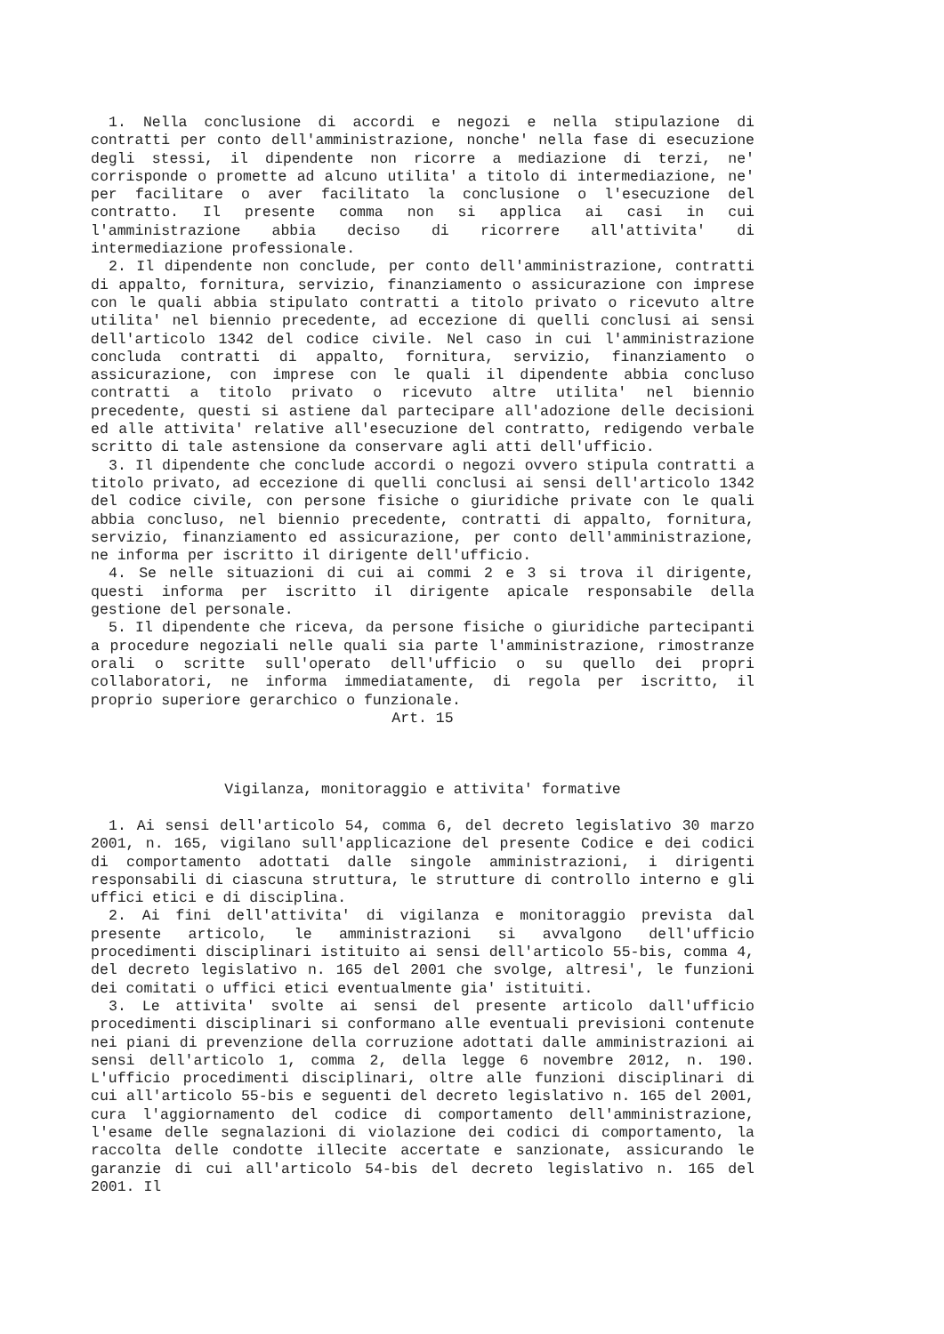1. Nella conclusione di accordi e negozi e nella stipulazione di contratti per conto dell'amministrazione, nonche' nella fase di esecuzione degli stessi, il dipendente non ricorre a mediazione di terzi, ne' corrisponde o promette ad alcuno utilita' a titolo di intermediazione, ne' per facilitare o aver facilitato la conclusione o l'esecuzione del contratto. Il presente comma non si applica ai casi in cui l'amministrazione abbia deciso di ricorrere all'attivita' di intermediazione professionale.
2. Il dipendente non conclude, per conto dell'amministrazione, contratti di appalto, fornitura, servizio, finanziamento o assicurazione con imprese con le quali abbia stipulato contratti a titolo privato o ricevuto altre utilita' nel biennio precedente, ad eccezione di quelli conclusi ai sensi dell'articolo 1342 del codice civile. Nel caso in cui l'amministrazione concluda contratti di appalto, fornitura, servizio, finanziamento o assicurazione, con imprese con le quali il dipendente abbia concluso contratti a titolo privato o ricevuto altre utilita' nel biennio precedente, questi si astiene dal partecipare all'adozione delle decisioni ed alle attivita' relative all'esecuzione del contratto, redigendo verbale scritto di tale astensione da conservare agli atti dell'ufficio.
3. Il dipendente che conclude accordi o negozi ovvero stipula contratti a titolo privato, ad eccezione di quelli conclusi ai sensi dell'articolo 1342 del codice civile, con persone fisiche o giuridiche private con le quali abbia concluso, nel biennio precedente, contratti di appalto, fornitura, servizio, finanziamento ed assicurazione, per conto dell'amministrazione, ne informa per iscritto il dirigente dell'ufficio.
4. Se nelle situazioni di cui ai commi 2 e 3 si trova il dirigente, questi informa per iscritto il dirigente apicale responsabile della gestione del personale.
5. Il dipendente che riceva, da persone fisiche o giuridiche partecipanti a procedure negoziali nelle quali sia parte l'amministrazione, rimostranze orali o scritte sull'operato dell'ufficio o su quello dei propri collaboratori, ne informa immediatamente, di regola per iscritto, il proprio superiore gerarchico o funzionale.
Art. 15
Vigilanza, monitoraggio e attivita' formative
1. Ai sensi dell'articolo 54, comma 6, del decreto legislativo 30 marzo 2001, n. 165, vigilano sull'applicazione del presente Codice e dei codici di comportamento adottati dalle singole amministrazioni, i dirigenti responsabili di ciascuna struttura, le strutture di controllo interno e gli uffici etici e di disciplina.
2. Ai fini dell'attivita' di vigilanza e monitoraggio prevista dal presente articolo, le amministrazioni si avvalgono dell'ufficio procedimenti disciplinari istituito ai sensi dell'articolo 55-bis, comma 4, del decreto legislativo n. 165 del 2001 che svolge, altresi', le funzioni dei comitati o uffici etici eventualmente gia' istituiti.
3. Le attivita' svolte ai sensi del presente articolo dall'ufficio procedimenti disciplinari si conformano alle eventuali previsioni contenute nei piani di prevenzione della corruzione adottati dalle amministrazioni ai sensi dell'articolo 1, comma 2, della legge 6 novembre 2012, n. 190. L'ufficio procedimenti disciplinari, oltre alle funzioni disciplinari di cui all'articolo 55-bis e seguenti del decreto legislativo n. 165 del 2001, cura l'aggiornamento del codice di comportamento dell'amministrazione, l'esame delle segnalazioni di violazione dei codici di comportamento, la raccolta delle condotte illecite accertate e sanzionate, assicurando le garanzie di cui all'articolo 54-bis del decreto legislativo n. 165 del 2001. Il